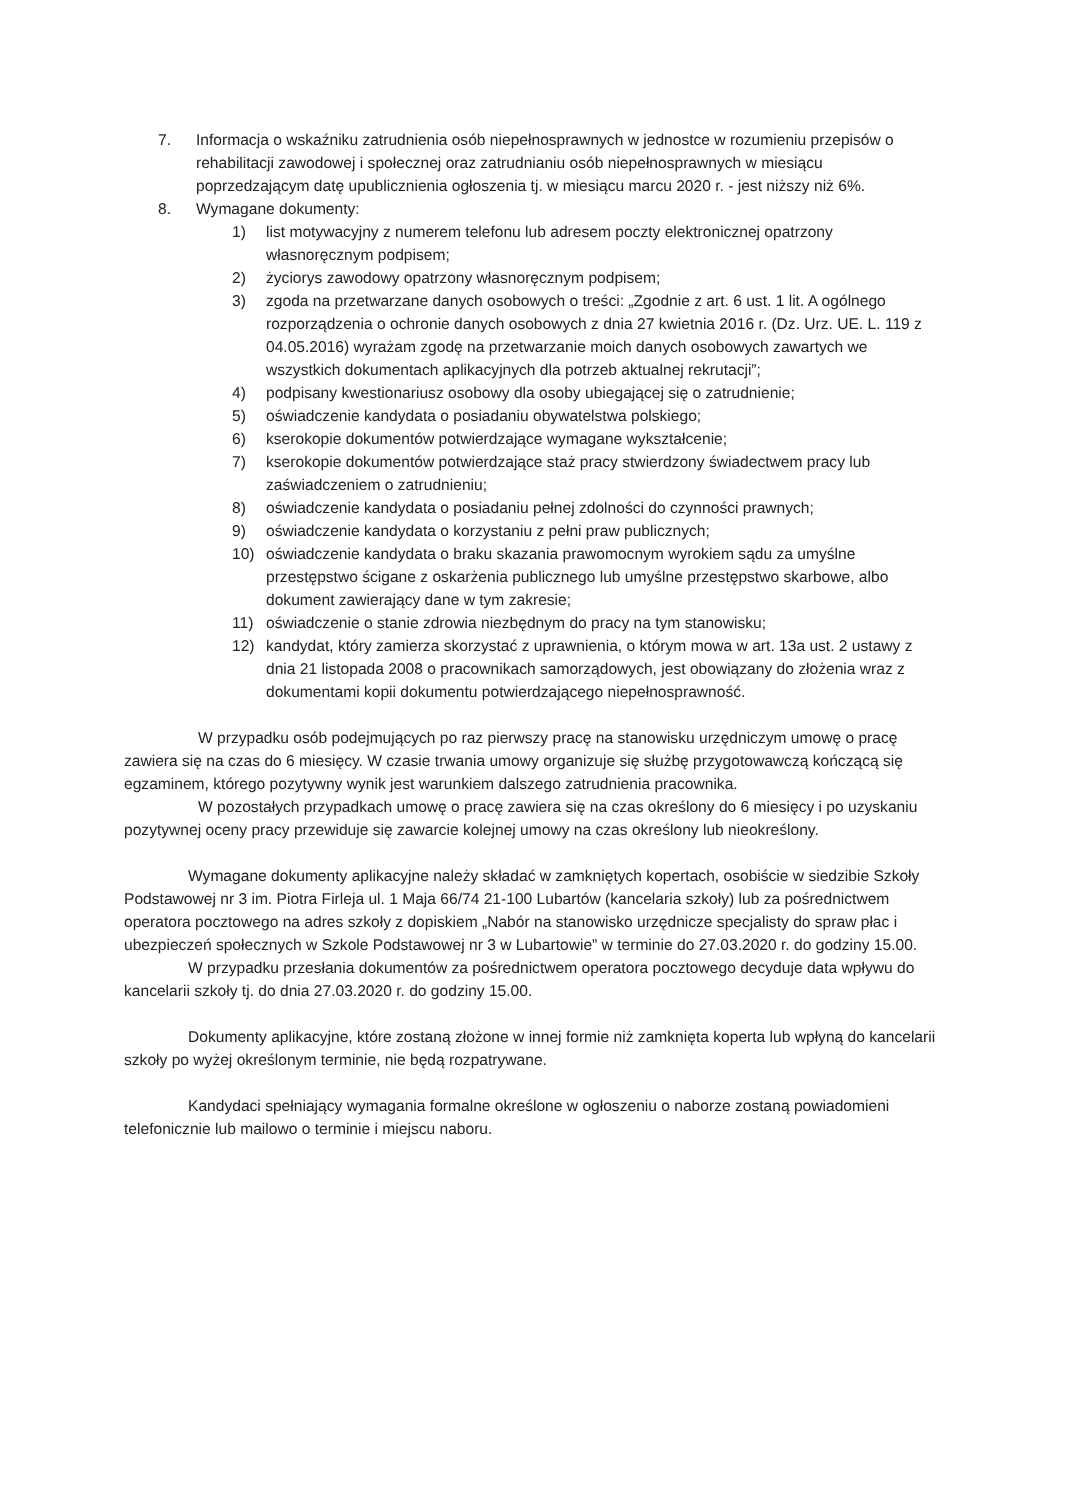7. Informacja o wskaźniku zatrudnienia osób niepełnosprawnych w jednostce w rozumieniu przepisów o rehabilitacji zawodowej i społecznej oraz zatrudnianiu osób niepełnosprawnych w miesiącu poprzedzającym datę upublicznienia ogłoszenia tj. w miesiącu marcu 2020 r. - jest niższy niż 6%.
8. Wymagane dokumenty:
1) list motywacyjny z numerem telefonu lub adresem poczty elektronicznej opatrzony własnoręcznym podpisem;
2) życiorys zawodowy opatrzony własnoręcznym podpisem;
3) zgoda na przetwarzane danych osobowych o treści: „Zgodnie z art. 6 ust. 1 lit. A ogólnego rozporządzenia o ochronie danych osobowych z dnia 27 kwietnia 2016 r. (Dz. Urz. UE. L. 119 z 04.05.2016) wyrażam zgodę na przetwarzanie moich danych osobowych zawartych we wszystkich dokumentach aplikacyjnych dla potrzeb aktualnej rekrutacji”;
4) podpisany kwestionariusz osobowy dla osoby ubiegającej się o zatrudnienie;
5) oświadczenie kandydata o posiadaniu obywatelstwa polskiego;
6) kserokopie dokumentów potwierdzające wymagane wykształcenie;
7) kserokopie dokumentów potwierdzające staż pracy stwierdzony świadectwem pracy lub zaświadczeniem o zatrudnieniu;
8) oświadczenie kandydata o posiadaniu pełnej zdolności do czynności prawnych;
9) oświadczenie kandydata o korzystaniu z pełni praw publicznych;
10) oświadczenie kandydata o braku skazania prawomocnym wyrokiem sądu za umyślne przestępstwo ścigane z oskarżenia publicznego lub umyślne przestępstwo skarbowe, albo dokument zawierający dane w tym zakresie;
11) oświadczenie o stanie zdrowia niezbędnym do pracy na tym stanowisku;
12) kandydat, który zamierza skorzystać z uprawnienia, o którym mowa w art. 13a ust. 2 ustawy z dnia 21 listopada 2008 o pracownikach samorządowych, jest obowiązany do złożenia wraz z dokumentami kopii dokumentu potwierdzającego niepełnosprawność.
W przypadku osób podejmujących po raz pierwszy pracę na stanowisku urzędniczym umowę o pracę zawiera się na czas do 6 miesięcy. W czasie trwania umowy organizuje się służbę przygotowawczą kończącą się egzaminem, którego pozytywny wynik jest warunkiem dalszego zatrudnienia pracownika.
W pozostałych przypadkach umowę o pracę zawiera się na czas określony do 6 miesięcy i po uzyskaniu pozytywnej oceny pracy przewiduje się zawarcie kolejnej umowy na czas określony lub nieokreślony.
Wymagane dokumenty aplikacyjne należy składać w zamkniętych kopertach, osobiście w siedzibie Szkoły Podstawowej nr 3 im. Piotra Firleja ul. 1 Maja 66/74 21-100 Lubartów (kancelaria szkoły) lub za pośrednictwem operatora pocztowego na adres szkoły z dopiskiem „Nabór na stanowisko urzędnicze specjalisty do spraw płac i ubezpieczeń społecznych w Szkole Podstawowej nr 3 w Lubartowie” w terminie do 27.03.2020 r. do godziny 15.00.
W przypadku przesłania dokumentów za pośrednictwem operatora pocztowego decyduje data wpływu do kancelarii szkoły tj. do dnia 27.03.2020 r. do godziny 15.00.
Dokumenty aplikacyjne, które zostaną złożone w innej formie niż zamknięta koperta lub wpłyną do kancelarii szkoły po wyżej określonym terminie, nie będą rozpatrywane.
Kandydaci spełniający wymagania formalne określone w ogłoszeniu o naborze zostaną powiadomieni telefonicznie lub mailowo o terminie i miejscu naboru.